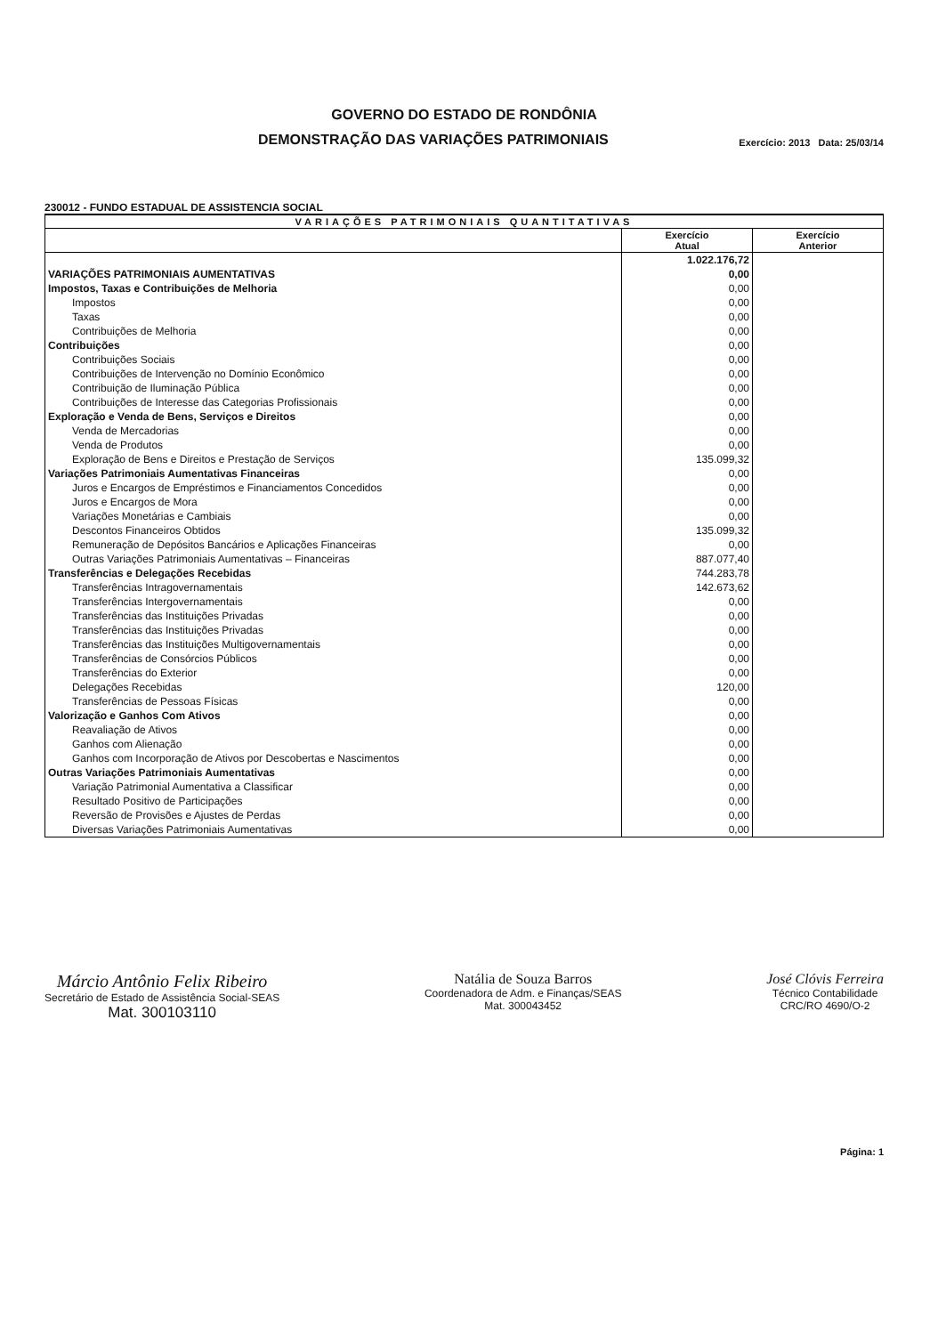GOVERNO DO ESTADO DE RONDÔNIA
DEMONSTRAÇÃO DAS VARIAÇÕES PATRIMONIAIS
Exercício: 2013 Data: 25/03/14
230012 - FUNDO ESTADUAL DE ASSISTENCIA SOCIAL
| VARIAÇÕES PATRIMONIAIS QUANTITATIVAS | | |
| --- | --- | --- |
| | Exercício Atual | Exercício Anterior |
| | 1.022.176,72 | |
| VARIAÇÕES PATRIMONIAIS AUMENTATIVAS | 0,00 | |
| Impostos, Taxas e Contribuições de Melhoria | 0,00 | |
| Impostos | 0,00 | |
| Taxas | 0,00 | |
| Contribuições de Melhoria | 0,00 | |
| Contribuições | 0,00 | |
| Contribuições Sociais | 0,00 | |
| Contribuições de Intervenção no Domínio Econômico | 0,00 | |
| Contribuição de Iluminação Pública | 0,00 | |
| Contribuições de Interesse das Categorias Profissionais | 0,00 | |
| Exploração e Venda de Bens, Serviços e Direitos | 0,00 | |
| Venda de Mercadorias | 0,00 | |
| Venda de Produtos | 0,00 | |
| Exploração de Bens e Direitos e Prestação de Serviços | 135.099,32 | |
| Variações Patrimoniais Aumentativas Financeiras | 0,00 | |
| Juros e Encargos de Empréstimos e Financiamentos Concedidos | 0,00 | |
| Juros e Encargos de Mora | 0,00 | |
| Variações Monetárias e Cambiais | 0,00 | |
| Descontos Financeiros Obtidos | 135.099,32 | |
| Remuneração de Depósitos Bancários e Aplicações Financeiras | 0,00 | |
| Outras Variações Patrimoniais Aumentativas – Financeiras | 887.077,40 | |
| Transferências e Delegações Recebidas | 744.283,78 | |
| Transferências Intragovernamentais | 142.673,62 | |
| Transferências Intergovernamentais | 0,00 | |
| Transferências das Instituições Privadas | 0,00 | |
| Transferências das Instituições Privadas | 0,00 | |
| Transferências das Instituições Multigovernamentais | 0,00 | |
| Transferências de Consórcios Públicos | 0,00 | |
| Transferências do Exterior | 0,00 | |
| Delegações Recebidas | 120,00 | |
| Transferências de Pessoas Físicas | 0,00 | |
| Valorização e Ganhos Com Ativos | 0,00 | |
| Reavaliação de Ativos | 0,00 | |
| Ganhos com Alienação | 0,00 | |
| Ganhos com Incorporação de Ativos por Descobertas e Nascimentos | 0,00 | |
| Outras Variações Patrimoniais Aumentativas | 0,00 | |
| Variação Patrimonial Aumentativa a Classificar | 0,00 | |
| Resultado Positivo de Participações | 0,00 | |
| Reversão de Provisões e Ajustes de Perdas | 0,00 | |
| Diversas Variações Patrimoniais Aumentativas | 0,00 | |
Márcio Antônio Felix Ribeiro
Secretário de Estado de Assistência Social-SEAS
Mat. 300103110
Natália de Souza Barros
Coordenadora de Adm. e Finanças/SEAS
Mat. 300043452
José Clóvis Ferreira
Técnico Contabilidade
CRC/RO 4690/O-2
Página: 1